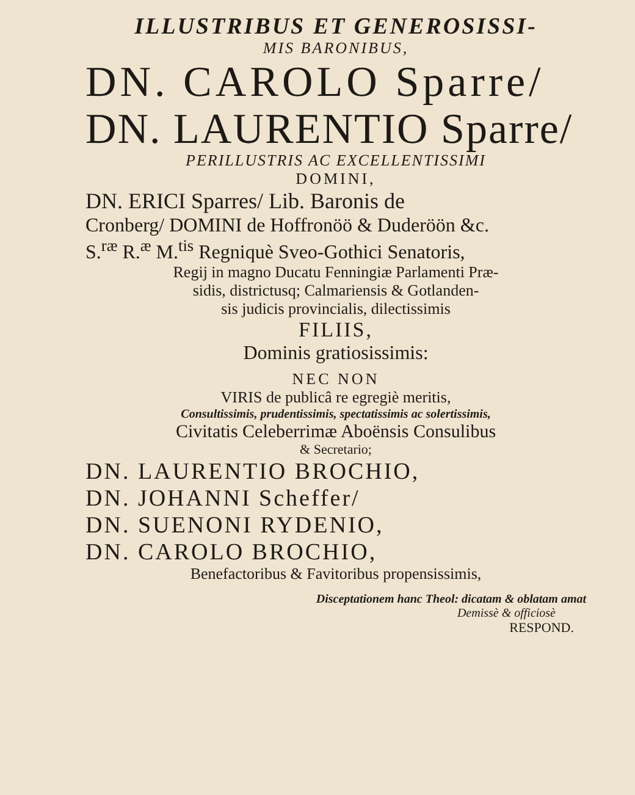ILLUSTRIBUS ET GENEROSISSI-
MIS BARONIBUS,
DN. CAROLO Sparre/
DN. LAURENTIO Sparre/
PERILLUSTRIS AC EXCELLENTISSIMI
DOMINI,
DN. ERICI Sparres/ Lib. Baronis de
Cronberg/ DOMINI de Hoffronöö & Duderöön &c.
S.<sup>ræ</sup> R.<sup>æ</sup> M.<sup>tis</sup> Regniquè Sveo-Gothici Senatoris,
Regij in magno Ducatu Fenningiæ Parlamenti Præ-
sidis, districtusq; Calmariensis & Gotlanden-
sis judicis provincialis, dilectissimis
FILIIS,
Dominis gratiosissimis:
NEC NON
VIRIS de publicâ re egregiè meritis,
Consultissimis, prudentissimis, spectatissimis ac solertissimis,
Civitatis Celeberrimæ Aboënsis Consulibus
& Secretario;
DN. LAURENTIO BROCHIO,
DN. JOHANNI Scheffer/
DN. SUENONI RYDENIO,
DN. CAROLO BROCHIO,
Benefactoribus & Favitoribus propensissimis,
Disceptationem hanc Theol: dicatam & oblatam amat
Demissè & officiosè
RESPOND.